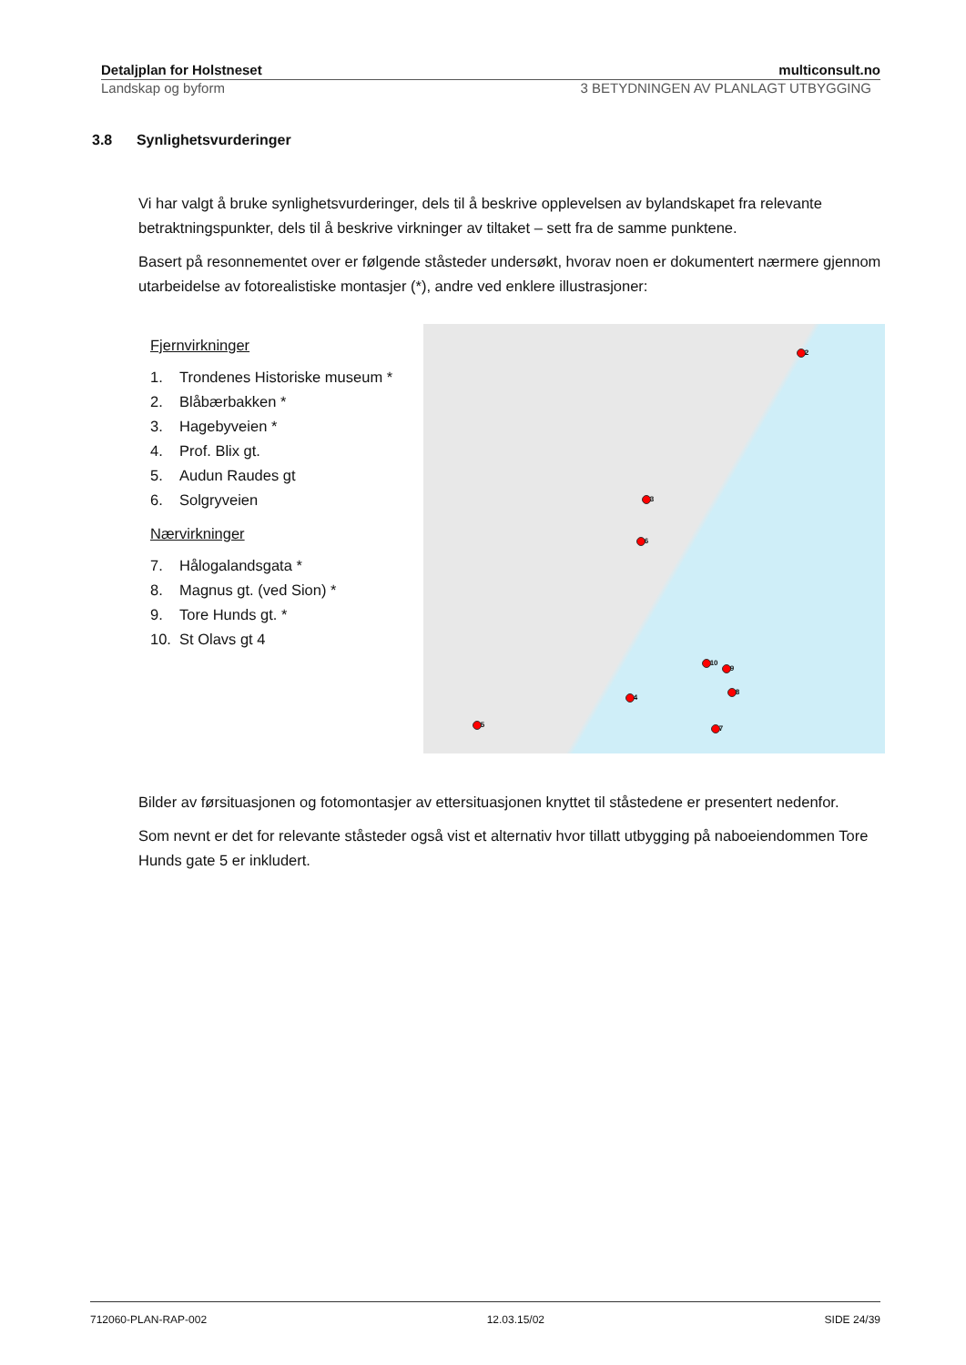Detaljplan for Holstneset multiconsult.no
Landskap og byform 3 BETYDNINGEN AV PLANLAGT UTBYGGING
3.8 Synlighetsvurderinger
Vi har valgt å bruke synlighetsvurderinger, dels til å beskrive opplevelsen av bylandskapet fra relevante betraktningspunkter, dels til å beskrive virkninger av tiltaket – sett fra de samme punktene.
Basert på resonnementet over er følgende ståsteder undersøkt, hvorav noen er dokumentert nærmere gjennom utarbeidelse av fotorealistiske montasjer (*), andre ved enklere illustrasjoner:
Fjernvirkninger
1. Trondenes Historiske museum *
2. Blåbærbakken *
3. Hagebyveien *
4. Prof. Blix gt.
5. Audun Raudes gt
6. Solgryveien
Nærvirkninger
7. Hålogalandsgata *
8. Magnus gt. (ved Sion) *
9. Tore Hunds gt. *
10. St Olavs gt 4
2
3
6
10
9
8
4
7
5
Bilder av førsituasjonen og fotomontasjer av ettersituasjonen knyttet til ståstedene er presentert nedenfor.
Som nevnt er det for relevante ståsteder også vist et alternativ hvor tillatt utbygging på naboeiendommen Tore Hunds gate 5 er inkludert.
712060-PLAN-RAP-002 12.03.15/02 SIDE 24/39